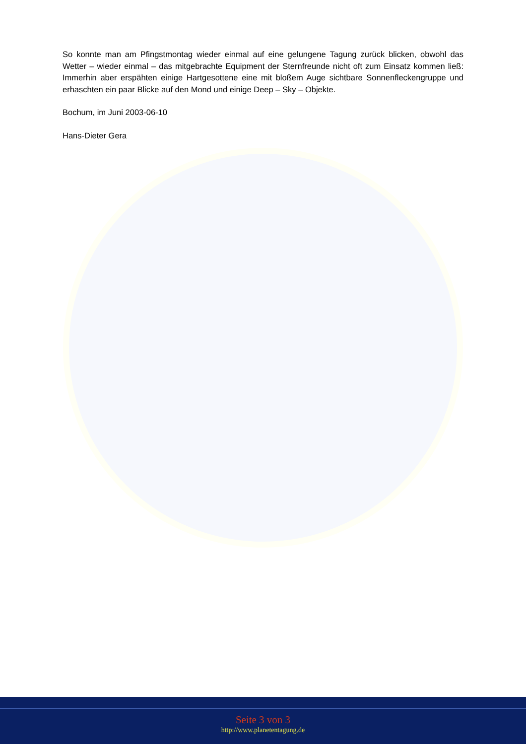So konnte man am Pfingstmontag wieder einmal auf eine gelungene Tagung zurück blicken, obwohl das Wetter – wieder einmal – das mitgebrachte Equipment der Sternfreunde nicht oft zum Einsatz kommen ließ: Immerhin aber erspähten einige Hartgesottene eine mit bloßem Auge sichtbare Sonnenfleckengruppe und erhaschten ein paar Blicke auf den Mond und einige Deep – Sky – Objekte.
Bochum, im Juni 2003-06-10
Hans-Dieter Gera
Seite 3 von 3
http://www.planetentagung.de